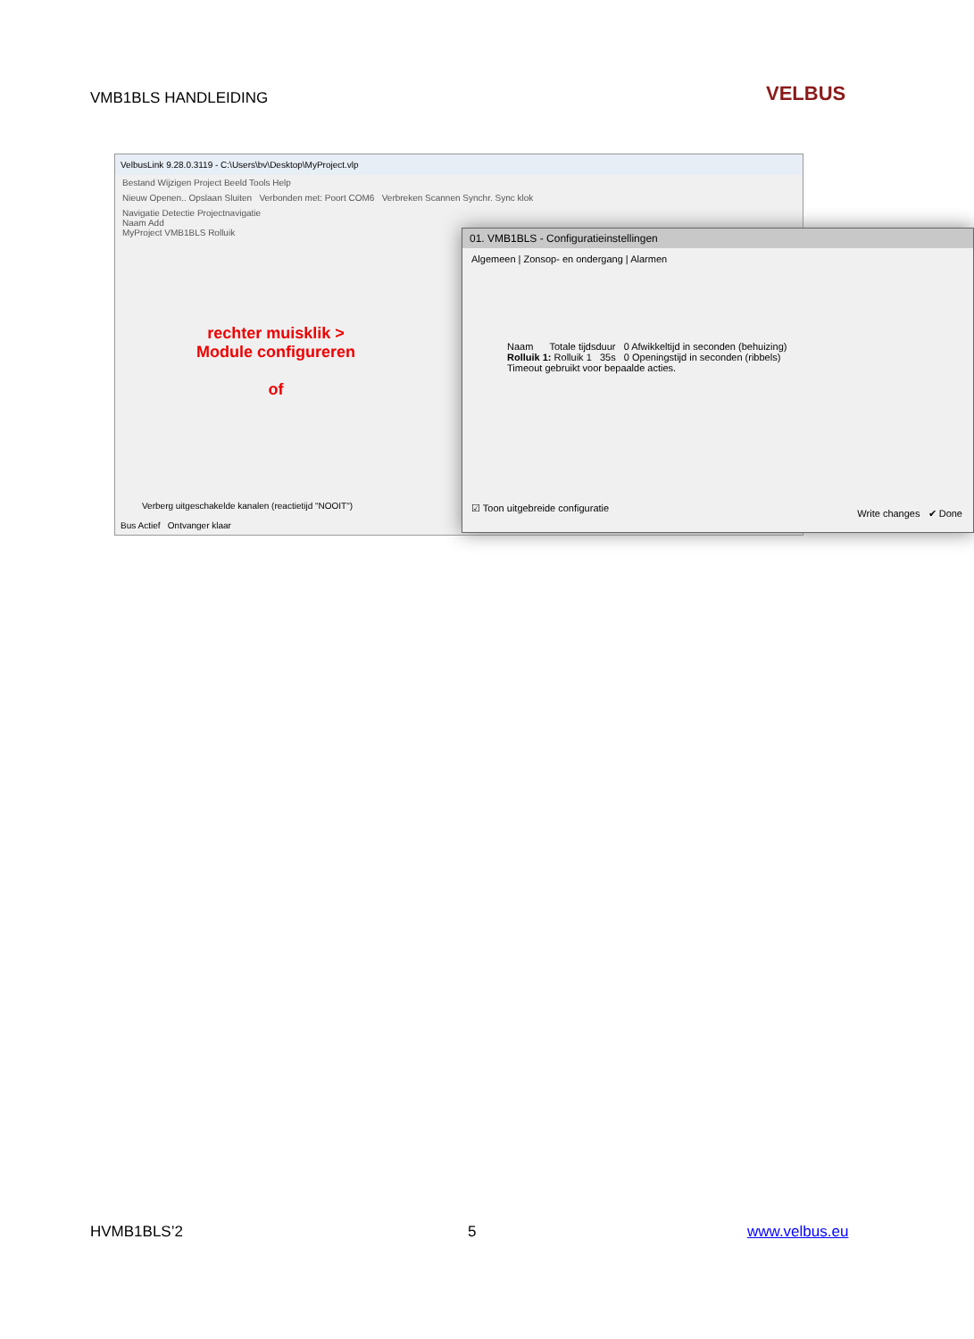VMB1BLS HANDLEIDING VELBUS
VelbusLink 9.28.0.3119 - C:\Users\bv\Desktop\MyProject.vlp
Bestand Wijzigen Project Beeld Tools Help
Nieuw Openen.. Opslaan Sluiten Verbonden met: Poort COM6 Verbreken Scannen Synchr. Sync klok
Navigatie Detectie Projectnavigatie
Naam Add
MyProject VMB1BLS Rolluik
rechter muisklik > Module configureren
of
Verberg uitgeschakelde kanalen (reactietijd "NOOIT")
Bus Actief Ontvanger klaar
01. VMB1BLS - Configuratieinstellingen
Algemeen | Zonsop- en ondergang | Alarmen
Naam Totale tijdsduur 0 Afwikkeltijd in seconden (behuizing)
Rolluik 1: Rolluik 1 35s 0 Openingstijd in seconden (ribbels)
Timeout gebruikt voor bepaalde acties.
☑ Toon uitgebreide configuratie
Write changes ✔ Done
HVMB1BLS’2 5 www.velbus.eu